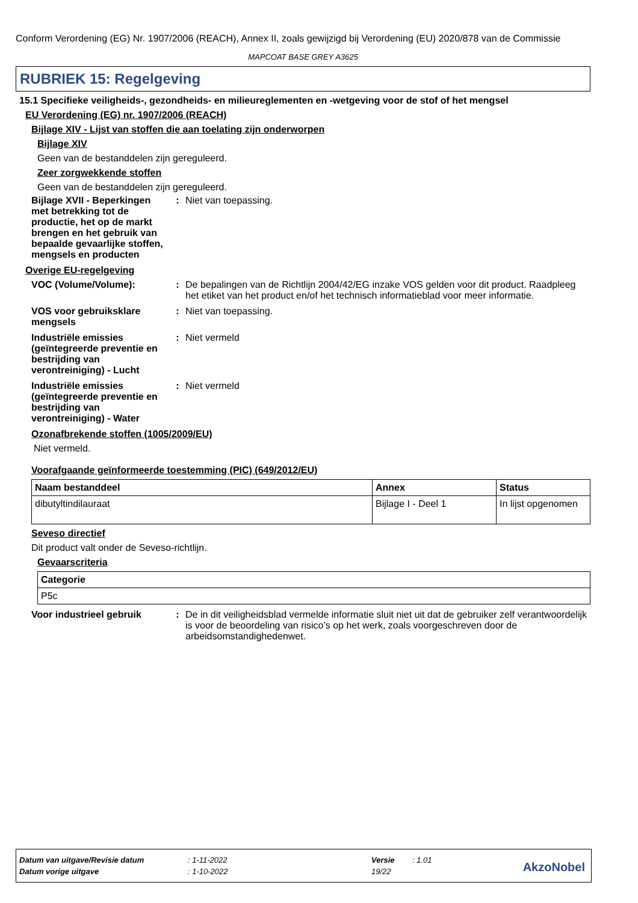Conform Verordening (EG) Nr. 1907/2006 (REACH), Annex II, zoals gewijzigd bij Verordening (EU) 2020/878 van de Commissie
MAPCOAT BASE GREY A3625
RUBRIEK 15: Regelgeving
15.1 Specifieke veiligheids-, gezondheids- en milieureglementen en -wetgeving voor de stof of het mengsel
EU Verordening (EG) nr. 1907/2006 (REACH)
Bijlage XIV - Lijst van stoffen die aan toelating zijn onderworpen
Bijlage XIV
Geen van de bestanddelen zijn gereguleerd.
Zeer zorgwekkende stoffen
Geen van de bestanddelen zijn gereguleerd.
Bijlage XVII - Beperkingen met betrekking tot de productie, het op de markt brengen en het gebruik van bepaalde gevaarlijke stoffen, mengsels en producten
: Niet van toepassing.
Overige EU-regelgeving
VOC (Volume/Volume): : De bepalingen van de Richtlijn 2004/42/EG inzake VOS gelden voor dit product. Raadpleeg het etiket van het product en/of het technisch informatieblad voor meer informatie.
VOS voor gebruiksklare mengsels
: Niet van toepassing.
Industriële emissies (geïntegreerde preventie en bestrijding van verontreiniging) - Lucht
: Niet vermeld
Industriële emissies (geïntegreerde preventie en bestrijding van verontreiniging) - Water
: Niet vermeld
Ozonafbrekende stoffen (1005/2009/EU)
Niet vermeld.
Voorafgaande geïnformeerde toestemming (PIC) (649/2012/EU)
| Naam bestanddeel | Annex | Status |
| --- | --- | --- |
| dibutyltindilauraat | Bijlage I - Deel 1 | In lijst opgenomen |
Seveso directief
Dit product valt onder de Seveso-richtlijn.
Gevaarscriteria
| Categorie |
| --- |
| P5c |
Voor industrieel gebruik
: De in dit veiligheidsblad vermelde informatie sluit niet uit dat de gebruiker zelf verantwoordelijk is voor de beoordeling van risico’s op het werk, zoals voorgeschreven door de arbeidsomstandighedenwet.
Datum van uitgave/Revisie datum: 1-11-2022 Versie: 1.01
Datum vorige uitgave: 1-10-2022 19/22
AkzoNobel